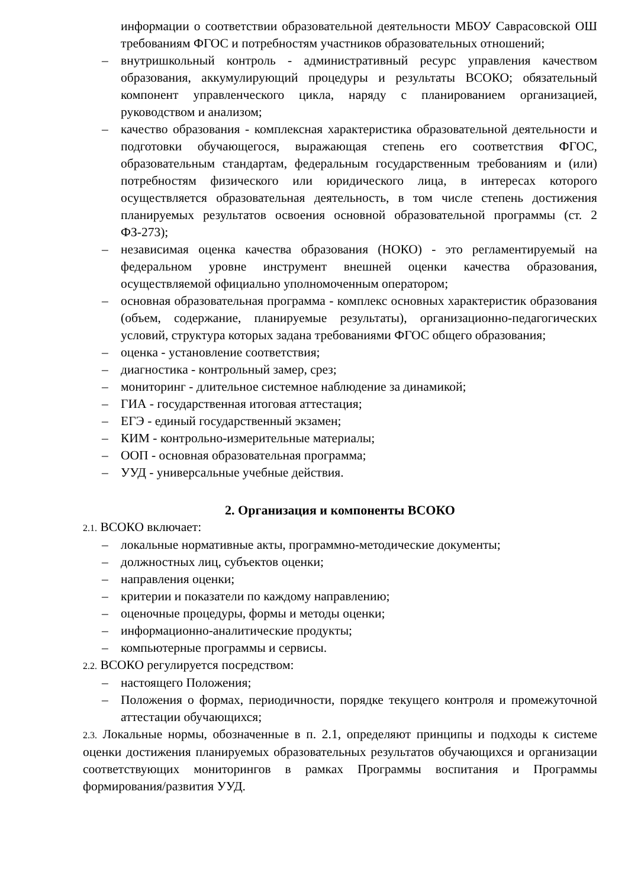информации о соответствии образовательной деятельности МБОУ Саврасовской ОШ требованиям ФГОС и потребностям участников образовательных отношений;
– внутришкольный контроль - административный ресурс управления качеством образования, аккумулирующий процедуры и результаты ВСОКО; обязательный компонент управленческого цикла, наряду с планированием организацией, руководством и анализом;
– качество образования - комплексная характеристика образовательной деятельности и подготовки обучающегося, выражающая степень его соответствия ФГОС, образовательным стандартам, федеральным государственным требованиям и (или) потребностям физического или юридического лица, в интересах которого осуществляется образовательная деятельность, в том числе степень достижения планируемых результатов освоения основной образовательной программы (ст. 2 ФЗ-273);
– независимая оценка качества образования (НОКО) - это регламентируемый на федеральном уровне инструмент внешней оценки качества образования, осуществляемой официально уполномоченным оператором;
– основная образовательная программа - комплекс основных характеристик образования (объем, содержание, планируемые результаты), организационно-педагогических условий, структура которых задана требованиями ФГОС общего образования;
– оценка - установление соответствия;
– диагностика - контрольный замер, срез;
– мониторинг - длительное системное наблюдение за динамикой;
– ГИА - государственная итоговая аттестация;
– ЕГЭ - единый государственный экзамен;
– КИМ - контрольно-измерительные материалы;
– ООП - основная образовательная программа;
– УУД - универсальные учебные действия.
2. Организация и компоненты ВСОКО
2.1. ВСОКО включает:
– локальные нормативные акты, программно-методические документы;
– должностных лиц, субъектов оценки;
– направления оценки;
– критерии и показатели по каждому направлению;
– оценочные процедуры, формы и методы оценки;
– информационно-аналитические продукты;
– компьютерные программы и сервисы.
2.2. ВСОКО регулируется посредством:
– настоящего Положения;
– Положения о формах, периодичности, порядке текущего контроля и промежуточной аттестации обучающихся;
2.3. Локальные нормы, обозначенные в п. 2.1, определяют принципы и подходы к системе оценки достижения планируемых образовательных результатов обучающихся и организации соответствующих мониторингов в рамках Программы воспитания и Программы формирования/развития УУД.